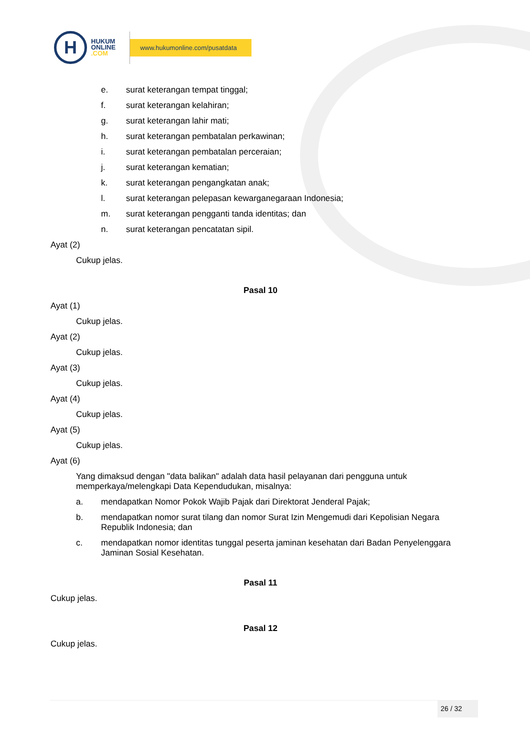H
HUKUM
ONLINE
.COM
www.hukumonline.com/pusatdata
e. surat keterangan tempat tinggal;
f. surat keterangan kelahiran;
g. surat keterangan lahir mati;
h. surat keterangan pembatalan perkawinan;
i. surat keterangan pembatalan perceraian;
j. surat keterangan kematian;
k. surat keterangan pengangkatan anak;
l. surat keterangan pelepasan kewarganegaraan Indonesia;
m. surat keterangan pengganti tanda identitas; dan
n. surat keterangan pencatatan sipil.
Ayat (2)
Cukup jelas.
Pasal 10
Ayat (1)
Cukup jelas.
Ayat (2)
Cukup jelas.
Ayat (3)
Cukup jelas.
Ayat (4)
Cukup jelas.
Ayat (5)
Cukup jelas.
Ayat (6)
Yang dimaksud dengan "data balikan" adalah data hasil pelayanan dari pengguna untuk memperkaya/melengkapi Data Kependudukan, misalnya:
a. mendapatkan Nomor Pokok Wajib Pajak dari Direktorat Jenderal Pajak;
b. mendapatkan nomor surat tilang dan nomor Surat Izin Mengemudi dari Kepolisian Negara Republik Indonesia; dan
c. mendapatkan nomor identitas tunggal peserta jaminan kesehatan dari Badan Penyelenggara Jaminan Sosial Kesehatan.
Pasal 11
Cukup jelas.
Pasal 12
Cukup jelas.
26 / 32